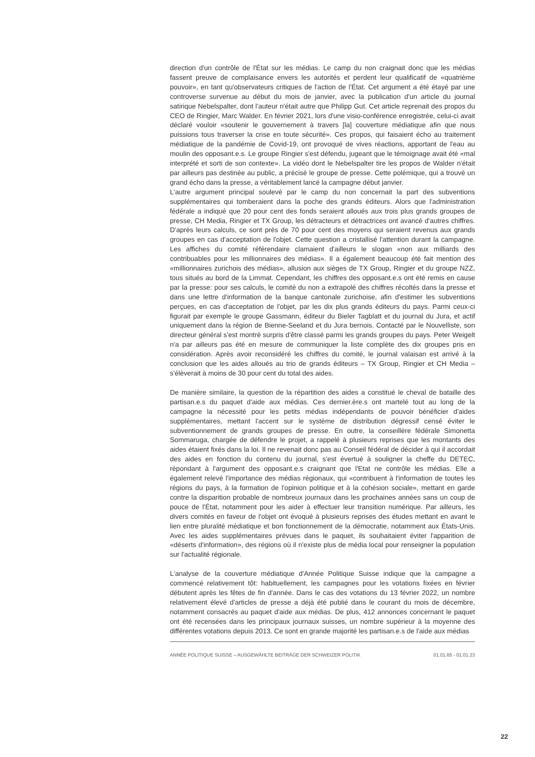direction d'un contrôle de l'État sur les médias. Le camp du non craignait donc que les médias fassent preuve de complaisance envers les autorités et perdent leur qualificatif de «quatrième pouvoir», en tant qu'observateurs critiques de l'action de l'État. Cet argument a été étayé par une controverse survenue au début du mois de janvier, avec la publication d'un article du journal satirique Nebelspalter, dont l'auteur n'était autre que Philipp Gut. Cet article reprenait des propos du CEO de Ringier, Marc Walder. En février 2021, lors d'une visio-conférence enregistrée, celui-ci avait déclaré vouloir «soutenir le gouvernement à travers [la] couverture médiatique afin que nous puissions tous traverser la crise en toute sécurité». Ces propos, qui faisaient écho au traitement médiatique de la pandémie de Covid-19, ont provoqué de vives réactions, apportant de l'eau au moulin des opposant.e.s. Le groupe Ringier s'est défendu, jugeant que le témoignage avait été «mal interprété et sorti de son contexte». La vidéo dont le Nebelspalter tire les propos de Walder n'était par ailleurs pas destinée au public, a précisé le groupe de presse. Cette polémique, qui a trouvé un grand écho dans la presse, a véritablement lancé la campagne début janvier.
L'autre argument principal soulevé par le camp du non concernait la part des subventions supplémentaires qui tomberaient dans la poche des grands éditeurs. Alors que l'administration fédérale a indiqué que 20 pour cent des fonds seraient alloués aux trois plus grands groupes de presse, CH Media, Ringier et TX Group, les détracteurs et détractrices ont avancé d'autres chiffres. D'après leurs calculs, ce sont près de 70 pour cent des moyens qui seraient revenus aux grands groupes en cas d'acceptation de l'objet. Cette question a cristallisé l'attention durant la campagne. Les affiches du comité référendaire clamaient d'ailleurs le slogan «non aux milliards des contribuables pour les millionnaires des médias». Il a également beaucoup été fait mention des «millionnaires zurichois des médias», allusion aux sièges de TX Group, Ringier et du groupe NZZ, tous situés au bord de la Limmat. Cependant, les chiffres des opposant.e.s ont été remis en cause par la presse: pour ses calculs, le comité du non a extrapolé des chiffres récoltés dans la presse et dans une lettre d'information de la banque cantonale zurichoise, afin d'estimer les subventions perçues, en cas d'acceptation de l'objet, par les dix plus grands éditeurs du pays. Parmi ceux-ci figurait par exemple le groupe Gassmann, éditeur du Bieler Tagblatt et du journal du Jura, et actif uniquement dans la région de Bienne-Seeland et du Jura bernois. Contacté par le Nouvelliste, son directeur général s'est montré surpris d'être classé parmi les grands groupes du pays. Peter Weigelt n'a par ailleurs pas été en mesure de communiquer la liste complète des dix groupes pris en considération. Après avoir reconsidéré les chiffres du comité, le journal valaisan est arrivé à la conclusion que les aides alloués au trio de grands éditeurs – TX Group, Ringier et CH Media – s'élèverait à moins de 30 pour cent du total des aides.
De manière similaire, la question de la répartition des aides a constitué le cheval de bataille des partisan.e.s du paquet d'aide aux médias. Ces dernier.ère.s ont martelé tout au long de la campagne la nécessité pour les petits médias indépendants de pouvoir bénéficier d'aides supplémentaires, mettant l'accent sur le système de distribution dégressif censé éviter le subventionnement de grands groupes de presse. En outre, la conseillère fédérale Simonetta Sommaruga, chargée de défendre le projet, a rappelé à plusieurs reprises que les montants des aides étaient fixés dans la loi. Il ne revenait donc pas au Conseil fédéral de décider à qui il accordait des aides en fonction du contenu du journal, s'est évertué à souligner la cheffe du DETEC, répondant à l'argument des opposant.e.s craignant que l'Etat ne contrôle les médias. Elle a également relevé l'importance des médias régionaux, qui «contribuent à l'information de toutes les régions du pays, à la formation de l'opinion politique et à la cohésion sociale», mettant en garde contre la disparition probable de nombreux journaux dans les prochaines années sans un coup de pouce de l'État, notamment pour les aider à effectuer leur transition numérique. Par ailleurs, les divers comités en faveur de l'objet ont évoqué à plusieurs reprises des études mettant en avant le lien entre pluralité médiatique et bon fonctionnement de la démocratie, notamment aux États-Unis. Avec les aides supplémentaires prévues dans le paquet, ils souhaitaient éviter l'apparition de «déserts d'information», des régions où il n'existe plus de média local pour renseigner la population sur l'actualité régionale.
L'analyse de la couverture médiatique d'Année Politique Suisse indique que la campagne a commencé relativement tôt: habituellement, les campagnes pour les votations fixées en février débutent après les fêtes de fin d'année. Dans le cas des votations du 13 février 2022, un nombre relativement élevé d'articles de presse a déjà été publié dans le courant du mois de décembre, notamment consacrés au paquet d'aide aux médias. De plus, 412 annonces concernant le paquet ont été recensées dans les principaux journaux suisses, un nombre supérieur à la moyenne des différentes votations depuis 2013. Ce sont en grande majorité les partisan.e.s de l'aide aux médias
ANNÉE POLITIQUE SUISSE – AUSGEWÄHLTE BEITRÄGE DER SCHWEIZER POLITIK 01.01.65 - 01.01.23
22